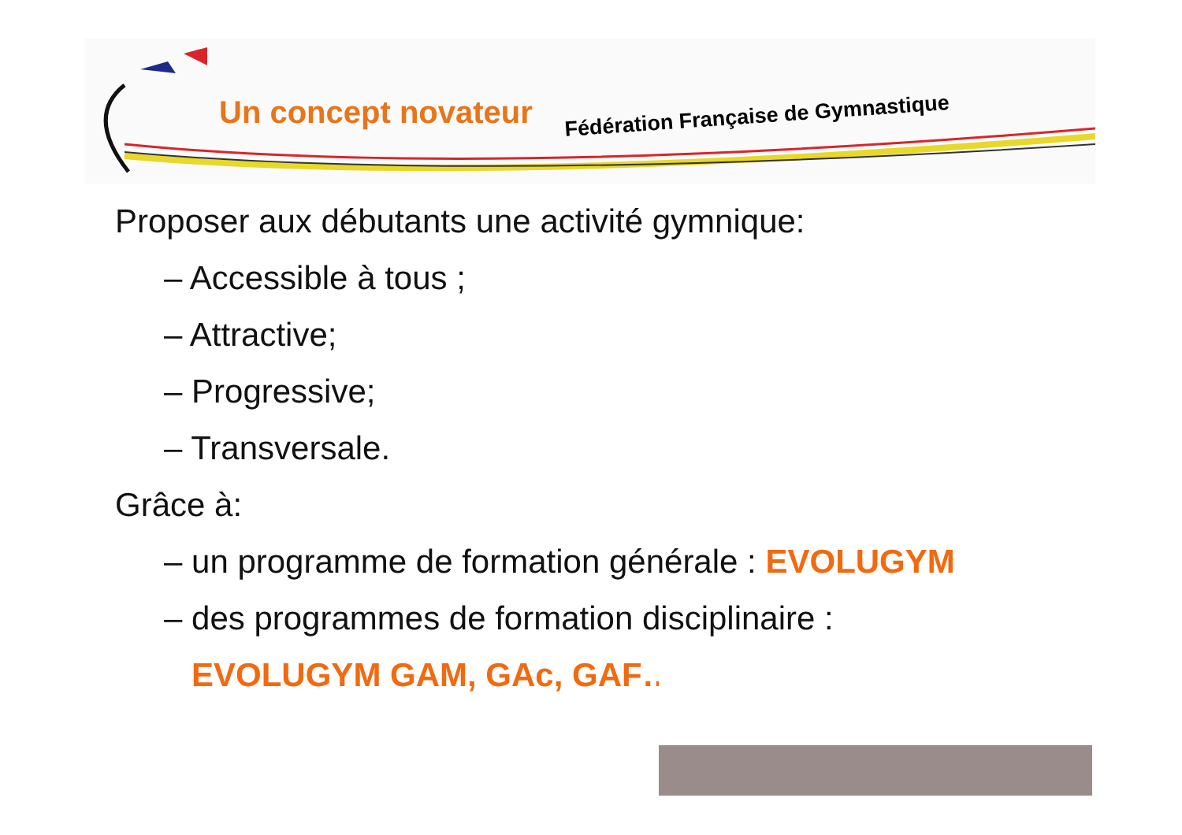Un concept novateur Fédération Française de Gymnastique
Proposer aux débutants une activité gymnique:
– Accessible à tous ;
– Attractive;
– Progressive;
– Transversale.
Grâce à:
– un programme de formation générale : EVOLUGYM
– des programmes de formation disciplinaire :
EVOLUGYM GAM, GAc, GAF…